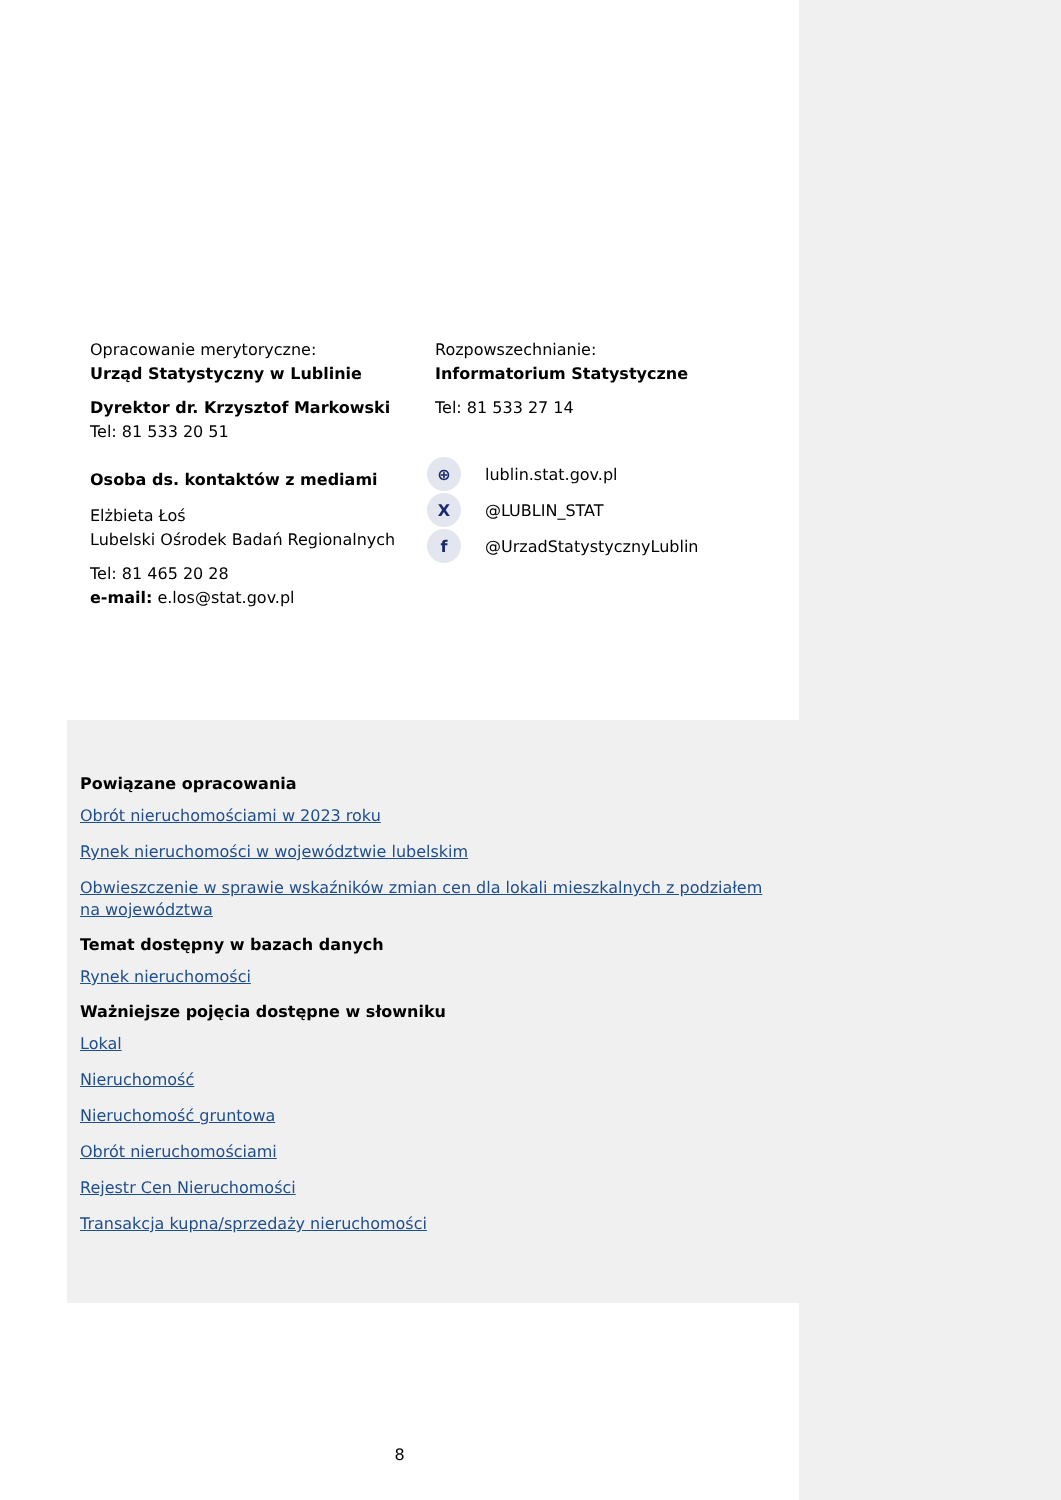Opracowanie merytoryczne:
Urząd Statystyczny w Lublinie
Dyrektor dr. Krzysztof Markowski
Tel: 81 533 20 51
Osoba ds. kontaktów z mediami
Elżbieta Łoś
Lubelski Ośrodek Badań Regionalnych
Tel: 81 465 20 28
e-mail: e.los@stat.gov.pl
Rozpowszechnianie:
Informatorium Statystyczne
Tel: 81 533 27 14
⊕ lublin.stat.gov.pl
X @LUBLIN_STAT
f @UrzadStatystycznyLublin
Powiązane opracowania
Obrót nieruchomościami w 2023 roku
Rynek nieruchomości w województwie lubelskim
Obwieszczenie w sprawie wskaźników zmian cen dla lokali mieszkalnych z podziałem na województwa
Temat dostępny w bazach danych
Rynek nieruchomości
Ważniejsze pojęcia dostępne w słowniku
Lokal
Nieruchomość
Nieruchomość gruntowa
Obrót nieruchomościami
Rejestr Cen Nieruchomości
Transakcja kupna/sprzedaży nieruchomości
8